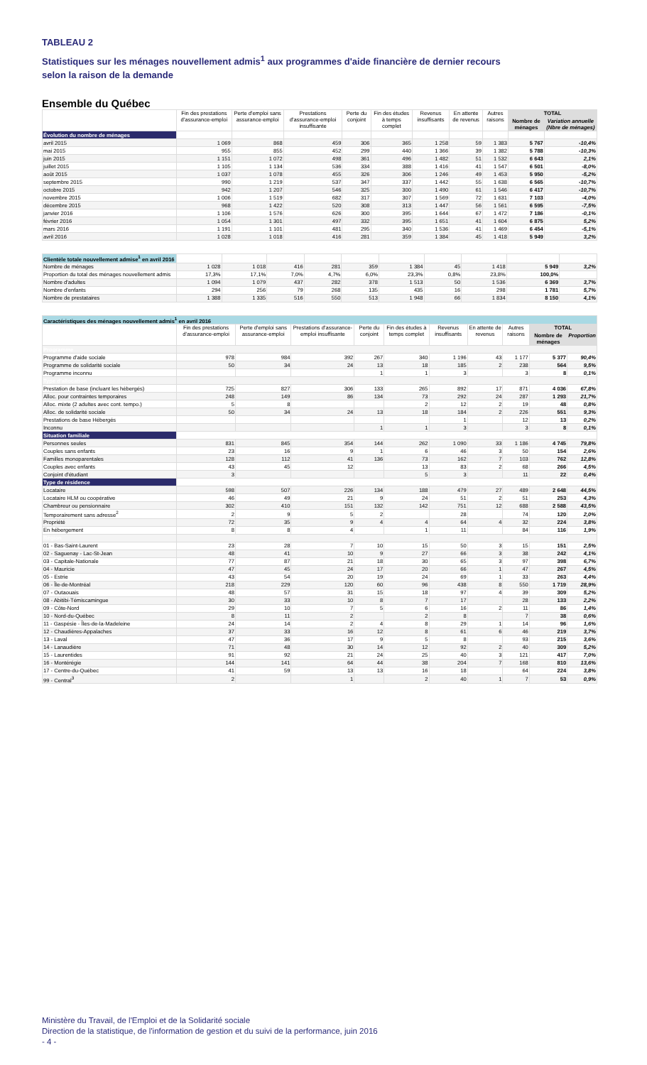TABLEAU 2
Statistiques sur les ménages nouvellement admis<sup>1</sup> aux programmes d'aide financière de dernier recours
selon la raison de la demande
Ensemble du Québec
| | Fin des prestations d'assurance-emploi | Perte d'emploi sans assurance-emploi | Prestations d'assurance-emploi insuffisante | Perte du conjoint | Fin des études à temps complet | Revenus insuffisants | En attente de revenus | Autres raisons | TOTAL | |
| --- | --- | --- | --- | --- | --- | --- | --- | --- | --- | --- |
| | | | | | | | | | Nombre de ménages | Variation annuelle (Nbre de ménages) |
| Évolution du nombre de ménages | | | | | | | | | | |
| avril 2015 | 1 069 | 868 | 459 | 306 | 365 | 1 258 | 59 | 1 383 | 5 767 | -10,4% |
| mai 2015 | 955 | 855 | 452 | 299 | 440 | 1 366 | 39 | 1 382 | 5 788 | -10,3% |
| juin 2015 | 1 151 | 1 072 | 498 | 361 | 496 | 1 482 | 51 | 1 532 | 6 643 | 2,1% |
| juillet 2015 | 1 105 | 1 134 | 536 | 334 | 388 | 1 416 | 41 | 1 547 | 6 501 | -8,0% |
| août 2015 | 1 037 | 1 078 | 455 | 326 | 306 | 1 246 | 49 | 1 453 | 5 950 | -5,2% |
| septembre 2015 | 990 | 1 219 | 537 | 347 | 337 | 1 442 | 55 | 1 638 | 6 565 | -10,7% |
| octobre 2015 | 942 | 1 207 | 546 | 325 | 300 | 1 490 | 61 | 1 546 | 6 417 | -10,7% |
| novembre 2015 | 1 006 | 1 519 | 682 | 317 | 307 | 1 569 | 72 | 1 631 | 7 103 | -4,0% |
| décembre 2015 | 968 | 1 422 | 520 | 308 | 313 | 1 447 | 56 | 1 561 | 6 595 | -7,5% |
| janvier 2016 | 1 106 | 1 576 | 626 | 300 | 395 | 1 644 | 67 | 1 472 | 7 186 | -0,1% |
| février 2016 | 1 054 | 1 301 | 497 | 332 | 395 | 1 651 | 41 | 1 604 | 6 875 | 5,2% |
| mars 2016 | 1 191 | 1 101 | 481 | 295 | 340 | 1 536 | 41 | 1 469 | 6 454 | -5,1% |
| avril 2016 | 1 028 | 1 018 | 416 | 281 | 359 | 1 384 | 45 | 1 418 | 5 949 | 3,2% |
| Clientèle totale nouvellement admise<sup>1</sup> en avril 2016 | | | | | | | | | | |
| Nombre de ménages | 1 028 | 1 018 | 416 | 281 | 359 | 1 384 | 45 | 1 418 | 5 949 | 3,2% |
| Proportion du total des ménages nouvellement admis | 17,3% | 17,1% | 7,0% | 4,7% | 6,0% | 23,3% | 0,8% | 23,8% | 100,0% | |
| Nombre d'adultes | 1 094 | 1 079 | 437 | 282 | 378 | 1 513 | 50 | 1 536 | 6 369 | 3,7% |
| Nombre d'enfants | 294 | 256 | 79 | 268 | 135 | 435 | 16 | 298 | 1 781 | 5,7% |
| Nombre de prestataires | 1 388 | 1 335 | 516 | 550 | 513 | 1 948 | 66 | 1 834 | 8 150 | 4,1% |
| Caractéristiques des ménages nouvellement admis<sup>1</sup> en avril 2016 | | | | | | | | | | |
| | Fin des prestations d'assurance-emploi | Perte d'emploi sans assurance-emploi | Prestations d'assurance-emploi insuffisante | Perte du conjoint | Fin des études à temps complet | Revenus insuffisants | En attente de revenus | Autres raisons | TOTAL | |
| | | | | | | | | | Nombre de ménages | Proportion |
| Programme | | | | | | | | | | |
| Programme d'aide sociale | 978 | 984 | 392 | 267 | 340 | 1 196 | 43 | 1 177 | 5 377 | 90,4% |
| Programme de solidarité sociale | 50 | 34 | 24 | 13 | 18 | 185 | 2 | 238 | 564 | 9,5% |
| Programme inconnu | | | | 1 | 1 | 3 | | 3 | 8 | 0,1% |
| Type d'allocation | | | | | | | | | | |
| Prestation de base (incluant les hébergés) | 725 | 827 | 306 | 133 | 265 | 892 | 17 | 871 | 4 036 | 67,8% |
| Alloc. pour contraintes temporaires | 248 | 149 | 86 | 134 | 73 | 292 | 24 | 287 | 1 293 | 21,7% |
| Alloc. mixte (2 adultes avec cont. tempo.) | 5 | 8 | | | 2 | 12 | 2 | 19 | 48 | 0,8% |
| Alloc. de solidarité sociale | 50 | 34 | 24 | 13 | 18 | 184 | 2 | 226 | 551 | 9,3% |
| Prestations de base Hébergés | | | | | | 1 | | 12 | 13 | 0,2% |
| Inconnu | | | | 1 | 1 | 3 | | 3 | 8 | 0,1% |
| Situation familiale | | | | | | | | | | |
| Personnes seules | 831 | 845 | 354 | 144 | 262 | 1 090 | 33 | 1 186 | 4 745 | 79,8% |
| Couples sans enfants | 23 | 16 | 9 | 1 | 6 | 46 | 3 | 50 | 154 | 2,6% |
| Familles monoparentales | 128 | 112 | 41 | 136 | 73 | 162 | 7 | 103 | 762 | 12,8% |
| Couples avec enfants | 43 | 45 | 12 | | 13 | 83 | 2 | 68 | 266 | 4,5% |
| Conjoint d'étudiant | 3 | | | | 5 | 3 | | 11 | 22 | 0,4% |
| Type de résidence | | | | | | | | | | |
| Locataire | 598 | 507 | 226 | 134 | 188 | 479 | 27 | 489 | 2 648 | 44,5% |
| Locataire HLM ou coopérative | 46 | 49 | 21 | 9 | 24 | 51 | 2 | 51 | 253 | 4,3% |
| Chambreur ou pensionnaire | 302 | 410 | 151 | 132 | 142 | 751 | 12 | 688 | 2 588 | 43,5% |
| Temporairement sans adresse<sup>2</sup> | 2 | 9 | 5 | 2 | | 28 | | 74 | 120 | 2,0% |
| Propriété | 72 | 35 | 9 | 4 | 4 | 64 | 4 | 32 | 224 | 3,8% |
| En hébergement | 8 | 8 | 4 | | 1 | 11 | | 84 | 116 | 1,9% |
| Région | | | | | | | | | | |
| 01 - Bas-Saint-Laurent | 23 | 28 | 7 | 10 | 15 | 50 | 3 | 15 | 151 | 2,5% |
| 02 - Saguenay - Lac-St-Jean | 48 | 41 | 10 | 9 | 27 | 66 | 3 | 38 | 242 | 4,1% |
| 03 - Capitale-Nationale | 77 | 87 | 21 | 18 | 30 | 65 | 3 | 97 | 398 | 6,7% |
| 04 - Mauricie | 47 | 45 | 24 | 17 | 20 | 66 | 1 | 47 | 267 | 4,5% |
| 05 - Estrie | 43 | 54 | 20 | 19 | 24 | 69 | 1 | 33 | 263 | 4,4% |
| 06 - Île-de-Montréal | 218 | 229 | 120 | 60 | 96 | 438 | 8 | 550 | 1 719 | 28,9% |
| 07 - Outaouais | 48 | 57 | 31 | 15 | 18 | 97 | 4 | 39 | 309 | 5,2% |
| 08 - Abitibi-Témiscamingue | 30 | 33 | 10 | 8 | 7 | 17 | | 28 | 133 | 2,2% |
| 09 - Côte-Nord | 29 | 10 | 7 | 5 | 6 | 16 | 2 | 11 | 86 | 1,4% |
| 10 - Nord-du-Québec | 8 | 11 | 2 | | 2 | 8 | | 7 | 38 | 0,6% |
| 11 - Gaspésie - Îles-de-la-Madeleine | 24 | 14 | 2 | 4 | 8 | 29 | 1 | 14 | 96 | 1,6% |
| 12 - Chaudières-Appalaches | 37 | 33 | 16 | 12 | 8 | 61 | 6 | 46 | 219 | 3,7% |
| 13 - Laval | 47 | 36 | 17 | 9 | 5 | 8 | | 93 | 215 | 3,6% |
| 14 - Lanaudière | 71 | 48 | 30 | 14 | 12 | 92 | 2 | 40 | 309 | 5,2% |
| 15 - Laurentides | 91 | 92 | 21 | 24 | 25 | 40 | 3 | 121 | 417 | 7,0% |
| 16 - Montérégie | 144 | 141 | 64 | 44 | 38 | 204 | 7 | 168 | 810 | 13,6% |
| 17 - Centre-du-Québec | 41 | 59 | 13 | 13 | 16 | 18 | | 64 | 224 | 3,8% |
| 99 - Central<sup>3</sup> | 2 | | 1 | | 2 | 40 | 1 | 7 | 53 | 0,9% |
Ministère du Travail, de l'Emploi et de la Solidarité sociale
Direction de la statistique, de l'information de gestion et du suivi de la performance, juin 2016
- 4 -